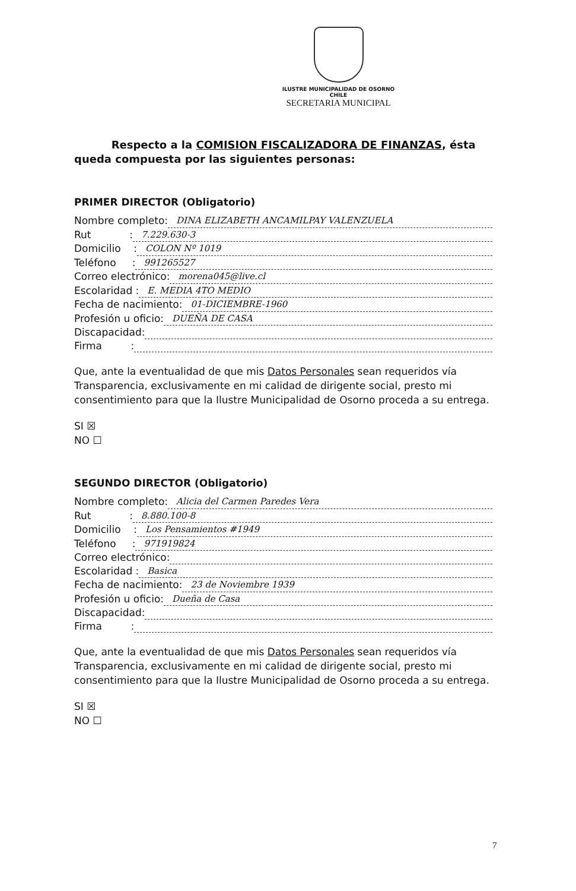ILUSTRE MUNICIPALIDAD DE OSORNO
CHILE
SECRETARIA MUNICIPAL
Respecto a la COMISION FISCALIZADORA DE FINANZAS, ésta queda compuesta por las siguientes personas:
PRIMER DIRECTOR (Obligatorio)
Nombre completo: DINA ELIZABETH ANCAMILPAY VALENZUELA
Rut : 7.229.630-3
Domicilio : COLON Nº 1019
Teléfono : 991265527
Correo electrónico: morena045@live.cl
Escolaridad : E. MEDIA 4TO MEDIO
Fecha de nacimiento: 01-DICIEMBRE-1960
Profesión u oficio: DUEÑA DE CASA
Discapacidad:
Firma :
Que, ante la eventualidad de que mis Datos Personales sean requeridos vía Transparencia, exclusivamente en mi calidad de dirigente social, presto mi consentimiento para que la Ilustre Municipalidad de Osorno proceda a su entrega.
SI ☒
NO ☐
SEGUNDO DIRECTOR (Obligatorio)
Nombre completo: Alicia del Carmen Paredes Vera
Rut : 8.880.100-8
Domicilio : Los Pensamientos #1949
Teléfono : 971919824
Correo electrónico:
Escolaridad : Basica
Fecha de nacimiento: 23 de Noviembre 1939
Profesión u oficio: Dueña de Casa
Discapacidad:
Firma :
Que, ante la eventualidad de que mis Datos Personales sean requeridos vía Transparencia, exclusivamente en mi calidad de dirigente social, presto mi consentimiento para que la Ilustre Municipalidad de Osorno proceda a su entrega.
SI ☒
NO ☐
7